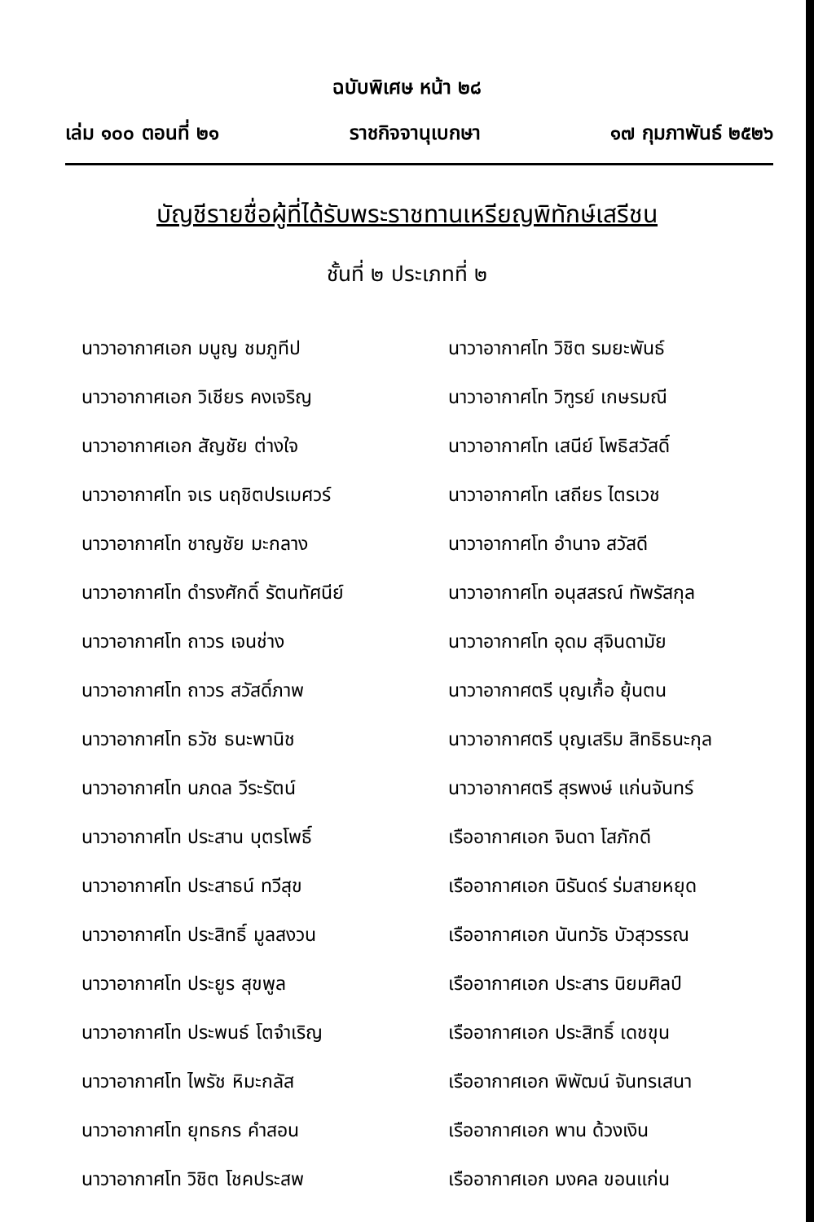ฉบับพิเศษ หน้า ๒๘
เล่ม ๑๐๐ ตอนที่ ๒๑ ราชกิจจานุเบกษา ๑๗ กุมภาพันธ์ ๒๕๒๖
บัญชีรายชื่อผู้ที่ได้รับพระราชทานเหรียญพิทักษ์เสรีชน
ชั้นที่ ๒ ประเภทที่ ๒
นาวาอากาศเอก มนูญ ชมภูทีป
นาวาอากาศเอก วิเชียร คงเจริญ
นาวาอากาศเอก สัญชัย ต่างใจ
นาวาอากาศโท จเร นฤชิตปรเมศวร์
นาวาอากาศโท ชาญชัย มะกลาง
นาวาอากาศโท ดำรงศักดิ์ รัตนทัศนีย์
นาวาอากาศโท ถาวร เจนช่าง
นาวาอากาศโท ถาวร สวัสดิ์ภาพ
นาวาอากาศโท ธวัช ธนะพานิช
นาวาอากาศโท นภดล วีระรัตน์
นาวาอากาศโท ประสาน บุตรโพธิ์
นาวาอากาศโท ประสาธน์ ทวีสุข
นาวาอากาศโท ประสิทธิ์ มูลสงวน
นาวาอากาศโท ประยูร สุขพูล
นาวาอากาศโท ประพนธ์ โตจำเริญ
นาวาอากาศโท ไพรัช หิมะกลัส
นาวาอากาศโท ยุทธกร คำสอน
นาวาอากาศโท วิชิต โชคประสพ
นาวาอากาศโท วิชิต รมยะพันธ์
นาวาอากาศโท วิฑูรย์ เกษรมณี
นาวาอากาศโท เสนีย์ โพธิสวัสดิ์
นาวาอากาศโท เสถียร ไตรเวช
นาวาอากาศโท อำนาจ สวัสดี
นาวาอากาศโท อนุสสรณ์ ทัพรัสกุล
นาวาอากาศโท อุดม สุจินดามัย
นาวาอากาศตรี บุญเกื้อ ยุ้นตน
นาวาอากาศตรี บุญเสริม สิทธิธนะกุล
นาวาอากาศตรี สุรพงษ์ แก่นจันทร์
เรืออากาศเอก จินดา โสภักดี
เรืออากาศเอก นิรันดร์ ร่มสายหยุด
เรืออากาศเอก นันทวัธ บัวสุวรรณ
เรืออากาศเอก ประสาร นิยมศิลป์
เรืออากาศเอก ประสิทธิ์ เดชขุน
เรืออากาศเอก พิพัฒน์ จันทรเสนา
เรืออากาศเอก พาน ด้วงเงิน
เรืออากาศเอก มงคล ขอนแก่น